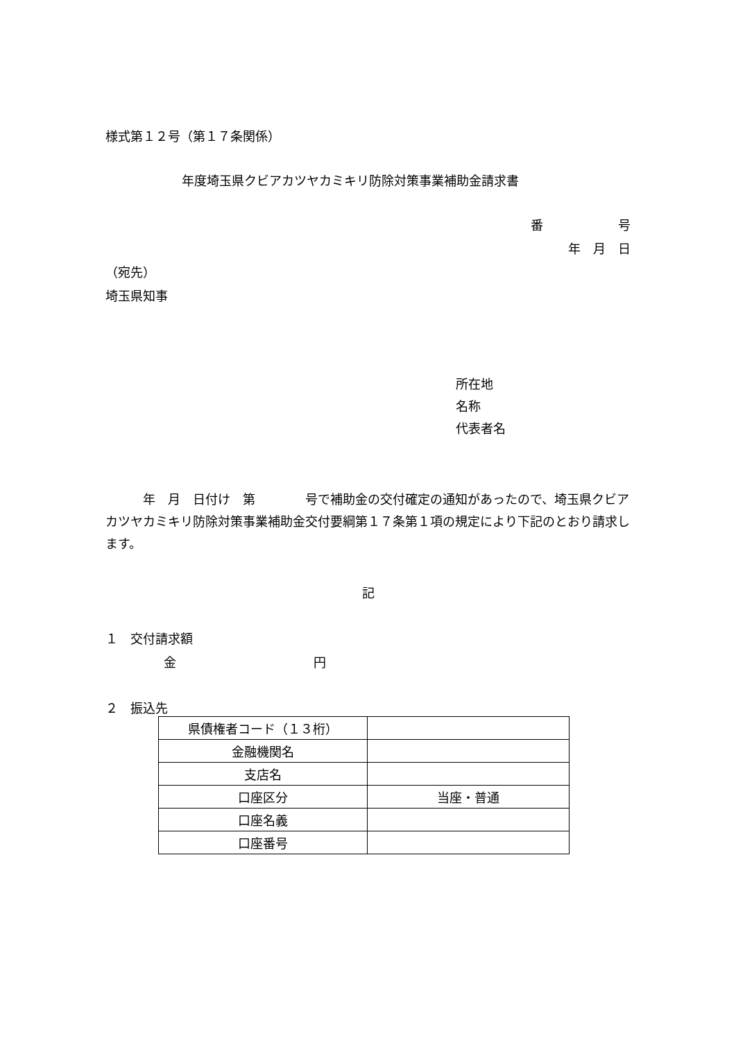様式第１２号（第１７条関係）
年度埼玉県クビアカツヤカミキリ防除対策事業補助金請求書
番　　　　　　号
年　月　日
（宛先）
埼玉県知事
所在地
名称
代表者名
　　　年　月　日付け　第　　　　号で補助金の交付確定の通知があったので、埼玉県クビアカツヤカミキリ防除対策事業補助金交付要綱第１７条第１項の規定により下記のとおり請求します。
記
１　交付請求額
金　　　　　　　　　　　円
２　振込先
| 県債権者コード（１３桁） | |
| 金融機関名 | |
| 支店名 | |
| 口座区分 | 当座・普通 |
| 口座名義 | |
| 口座番号 | |